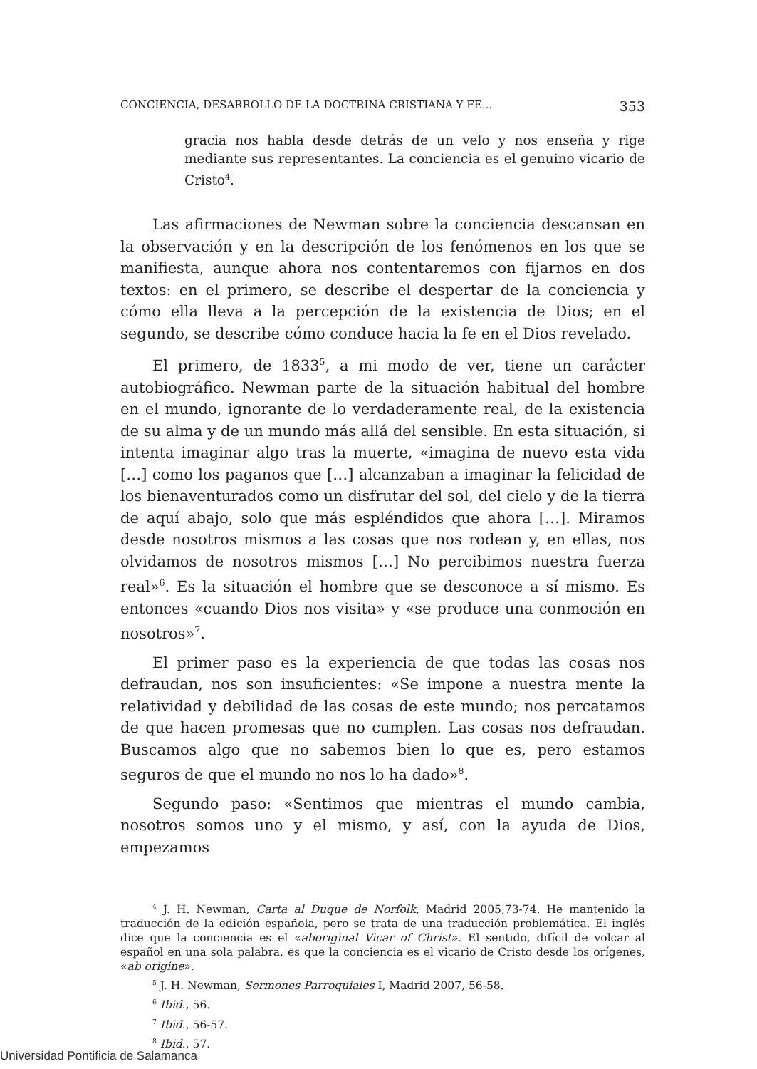CONCIENCIA, DESARROLLO DE LA DOCTRINA CRISTIANA Y FE... 353
gracia nos habla desde detrás de un velo y nos enseña y rige mediante sus representantes. La conciencia es el genuino vicario de Cristo<sup>4</sup>.
Las afirmaciones de Newman sobre la conciencia descansan en la observación y en la descripción de los fenómenos en los que se manifiesta, aunque ahora nos contentaremos con fijarnos en dos textos: en el primero, se describe el despertar de la conciencia y cómo ella lleva a la percepción de la existencia de Dios; en el segundo, se describe cómo conduce hacia la fe en el Dios revelado.
El primero, de 1833<sup>5</sup>, a mi modo de ver, tiene un carácter autobiográfico. Newman parte de la situación habitual del hombre en el mundo, ignorante de lo verdaderamente real, de la existencia de su alma y de un mundo más allá del sensible. En esta situación, si intenta imaginar algo tras la muerte, «imagina de nuevo esta vida […] como los paganos que […] alcanzaban a imaginar la felicidad de los bienaventurados como un disfrutar del sol, del cielo y de la tierra de aquí abajo, solo que más espléndidos que ahora […]. Miramos desde nosotros mismos a las cosas que nos rodean y, en ellas, nos olvidamos de nosotros mismos […] No percibimos nuestra fuerza real»<sup>6</sup>. Es la situación el hombre que se desconoce a sí mismo. Es entonces «cuando Dios nos visita» y «se produce una conmoción en nosotros»<sup>7</sup>.
El primer paso es la experiencia de que todas las cosas nos defraudan, nos son insuficientes: «Se impone a nuestra mente la relatividad y debilidad de las cosas de este mundo; nos percatamos de que hacen promesas que no cumplen. Las cosas nos defraudan. Buscamos algo que no sabemos bien lo que es, pero estamos seguros de que el mundo no nos lo ha dado»<sup>8</sup>.
Segundo paso: «Sentimos que mientras el mundo cambia, nosotros somos uno y el mismo, y así, con la ayuda de Dios, empezamos
<sup>4</sup> J. H. Newman, Carta al Duque de Norfolk, Madrid 2005,73-74. He mantenido la traducción de la edición española, pero se trata de una traducción problemática. El inglés dice que la conciencia es el «aboriginal Vicar of Christ». El sentido, difícil de volcar al español en una sola palabra, es que la conciencia es el vicario de Cristo desde los orígenes, «ab origine».
<sup>5</sup> J. H. Newman, Sermones Parroquiales I, Madrid 2007, 56-58.
<sup>6</sup> Ibid., 56.
<sup>7</sup> Ibid., 56-57.
<sup>8</sup> Ibid., 57.
Universidad Pontificia de Salamanca